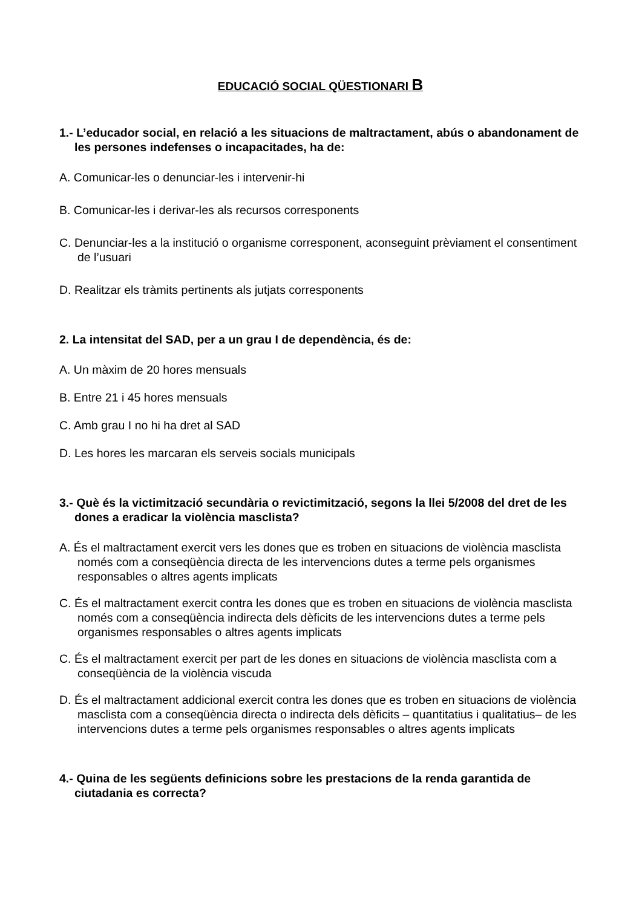EDUCACIÓ SOCIAL QÜESTIONARI B
1.- L’educador social, en relació a les situacions de maltractament, abús o abandonament de les persones indefenses o incapacitades, ha de:
A. Comunicar-les o denunciar-les i intervenir-hi
B. Comunicar-les i derivar-les als recursos corresponents
C. Denunciar-les a la institució o organisme corresponent, aconseguint prèviament el consentiment de l’usuari
D. Realitzar els tràmits pertinents als jutjats corresponents
2. La intensitat del SAD, per a un grau I de dependència, és de:
A. Un màxim de 20 hores mensuals
B. Entre 21 i 45 hores mensuals
C. Amb grau I no hi ha dret al SAD
D. Les hores les marcaran els serveis socials municipals
3.- Què és la victimització secundària o revictimització, segons la llei 5/2008 del dret de les dones a eradicar la violència masclista?
A. És el maltractament exercit vers les dones que es troben en situacions de violència masclista només com a conseqüència directa de les intervencions dutes a terme pels organismes responsables o altres agents implicats
C. És el maltractament exercit contra les dones que es troben en situacions de violència masclista només com a conseqüència indirecta dels dèficits de les intervencions dutes a terme pels organismes responsables o altres agents implicats
C. És el maltractament exercit per part de les dones en situacions de violència masclista com a conseqüència de la violència viscuda
D. És el maltractament addicional exercit contra les dones que es troben en situacions de violència masclista com a conseqüència directa o indirecta dels dèficits – quantitatius i qualitatius– de les intervencions dutes a terme pels organismes responsables o altres agents implicats
4.- Quina de les següents definicions sobre les prestacions de la renda garantida de ciutadania es correcta?